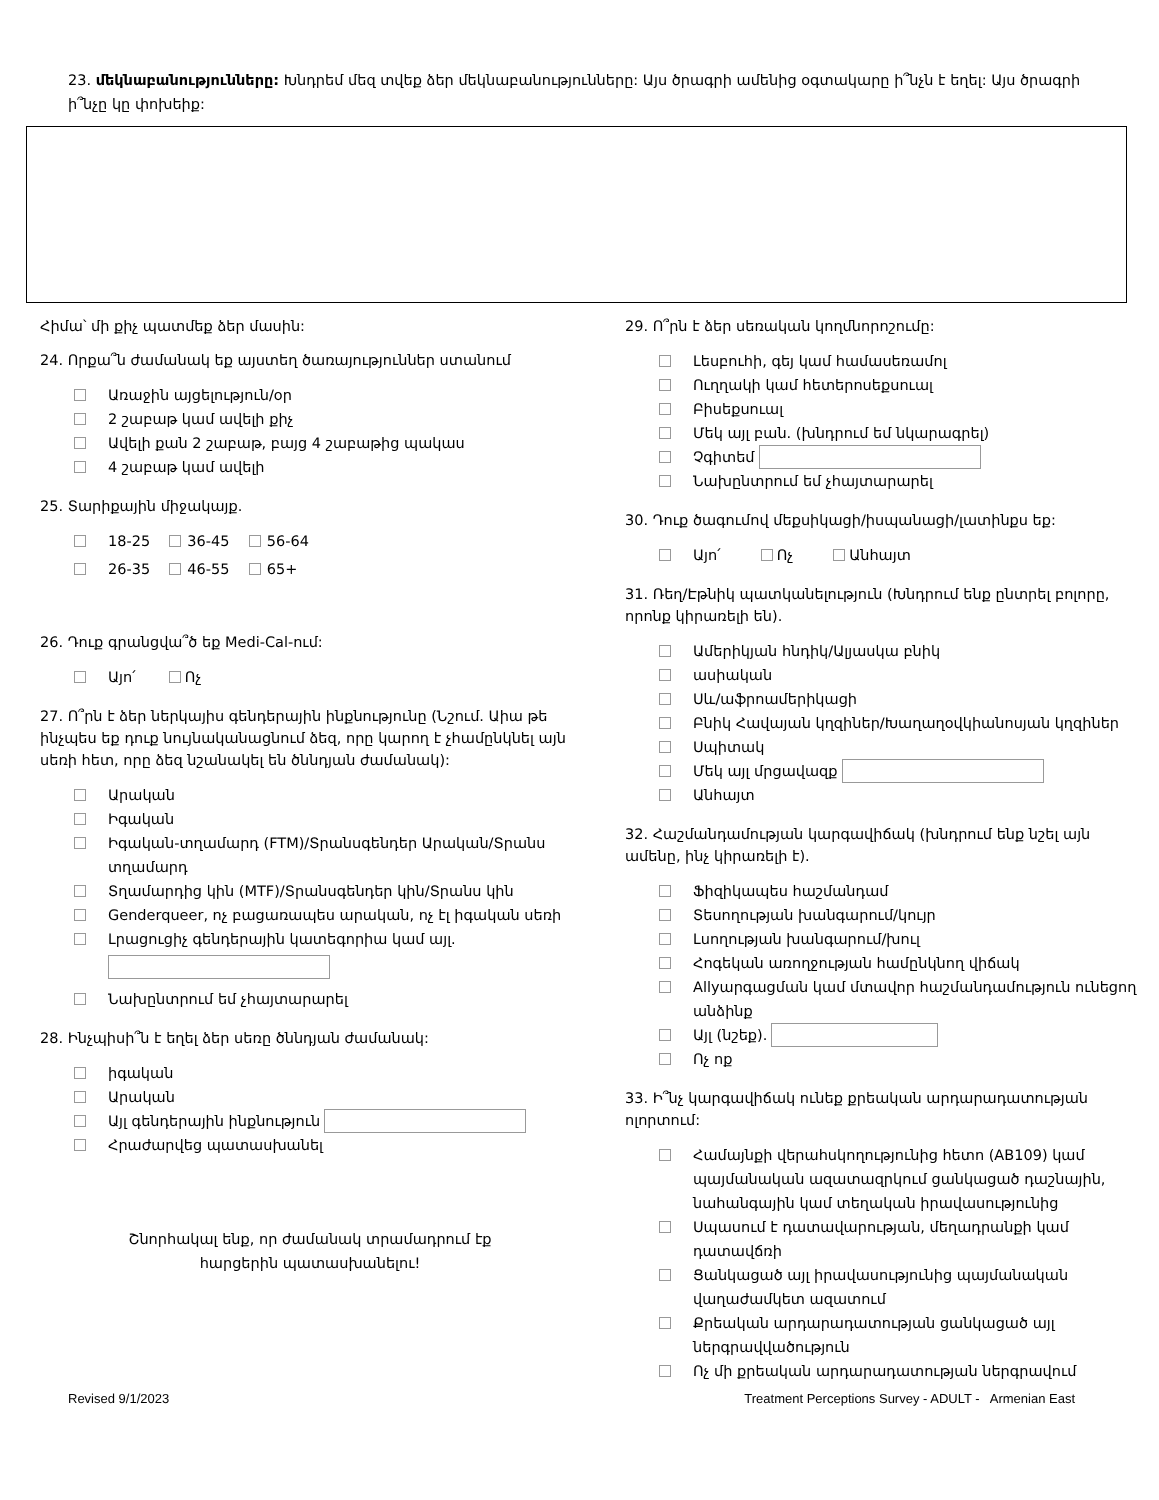23. մեկնաբանությունները: Խնդրեմ մեզ տվեք ձեր մեկնաբանությունները: Այս ծրագրի ամենից օգտակարը ի՞նչն է եղել: Այս ծրագրի ի՞նչը կը փոխեիք:
Հիմա՝ մի քիչ պատմեք ձեր մասին:
24. Որքա՞ն ժամանակ եք այստեղ ծառայություններ ստանում
Առաջին այցելություն/օր
2 շաբաթ կամ ավելի քիչ
Ավելի քան 2 շաբաթ, բայց 4 շաբաթից պակաս
4 շաբաթ կամ ավելի
25. Տարիքային միջակայք.
18-25 36-45 56-64
26-35 46-55 65+
26. Դուք գրանցվա՞ծ եք Medi-Cal-ում:
Այո՛ Ոչ
27. Ո՞րն է ձեր ներկայիս գենդերային ինքնությունը (Նշում. Աիա թե ինչպես եք դուք նույնականացնում ձեզ, որը կարող է չհամընկնել այն սեռի հետ, որը ձեզ նշանակել են ծննդյան ժամանակ):
Արական
Իգական
Իգական-տղամարդ (FTM)/Տրանսգենդեր Արական/Տրանս տղամարդ
Տղամարդից կին (MTF)/Տրանսգենդեր կին/Տրանս կին
Genderqueer, ոչ բացառապես արական, ոչ էլ իգական սեռի
Լրացուցիչ գենդերային կատեգորիա կամ այլ.
Նախընտրում եմ չհայտարարել
28. Ինչպիսի՞ն է եղել ձեր սեռը ծննդյան ժամանակ:
իգական
Արական
Այլ գենդերային ինքնություն
Հրաժարվեց պատասխանել
Շնորհակալ ենք, որ ժամանակ տրամադրում էք
հարցերին պատասխանելու!
29. Ո՞րն է ձեր սեռական կողմնորոշումը:
Լեսբուհի, գեյ կամ համասեռամոլ
Ուղղակի կամ հետերոսեքսուալ
Բիսեքսուալ
Մեկ այլ բան. (խնդրում եմ նկարագրել)
Չգիտեմ
Նախընտրում եմ չհայտարարել
30. Դուք ծագումով մեքսիկացի/իսպանացի/լատինքս եք:
Այո՛ Ոչ Անհայտ
31. Ռեղ/Էթնիկ պատկանելություն (Խնդրում ենք ընտրել բոլորը, որոնք կիրառելի են).
Ամերիկյան հնդիկ/Ալյասկա բնիկ
ասիական
Սև/աֆրոամերիկացի
Բնիկ Հավայան կղզիներ/Խաղաղօվկիանոսյան կղզիներ
Սպիտակ
Մեկ այլ մրցավազք
Անհայտ
32. Հաշմանդամության կարգավիճակ (խնդրում ենք նշել այն ամենը, ինչ կիրառելի է).
Ֆիզիկապես հաշմանդամ
Տեսողության խանգարում/կույր
Լսողության խանգարում/խուլ
Հոգեկան առողջության համընկնող վիճակ
Allyարգացման կամ մտավոր հաշմանդամություն ունեցող անձինք
Այլ (նշեք).
Ոչ ոք
33. Ի՞նչ կարգավիճակ ունեք քրեական արդարադատության ոլորտում:
Համայնքի վերահսկողությունից հետո (AB109) կամ պայմանական ազատազրկում ցանկացած դաշնային, նահանգային կամ տեղական իրավասությունից
Սպասում է դատավարության, մեղադրանքի կամ դատավճռի
Ցանկացած այլ իրավասությունից պայմանական վաղաժամկետ ազատում
Քրեական արդարադատության ցանկացած այլ ներգրավվածություն
Ոչ մի քրեական արդարադատության ներգրավում
Revised 9/1/2023 Treatment Perceptions Survey - ADULT - Armenian East